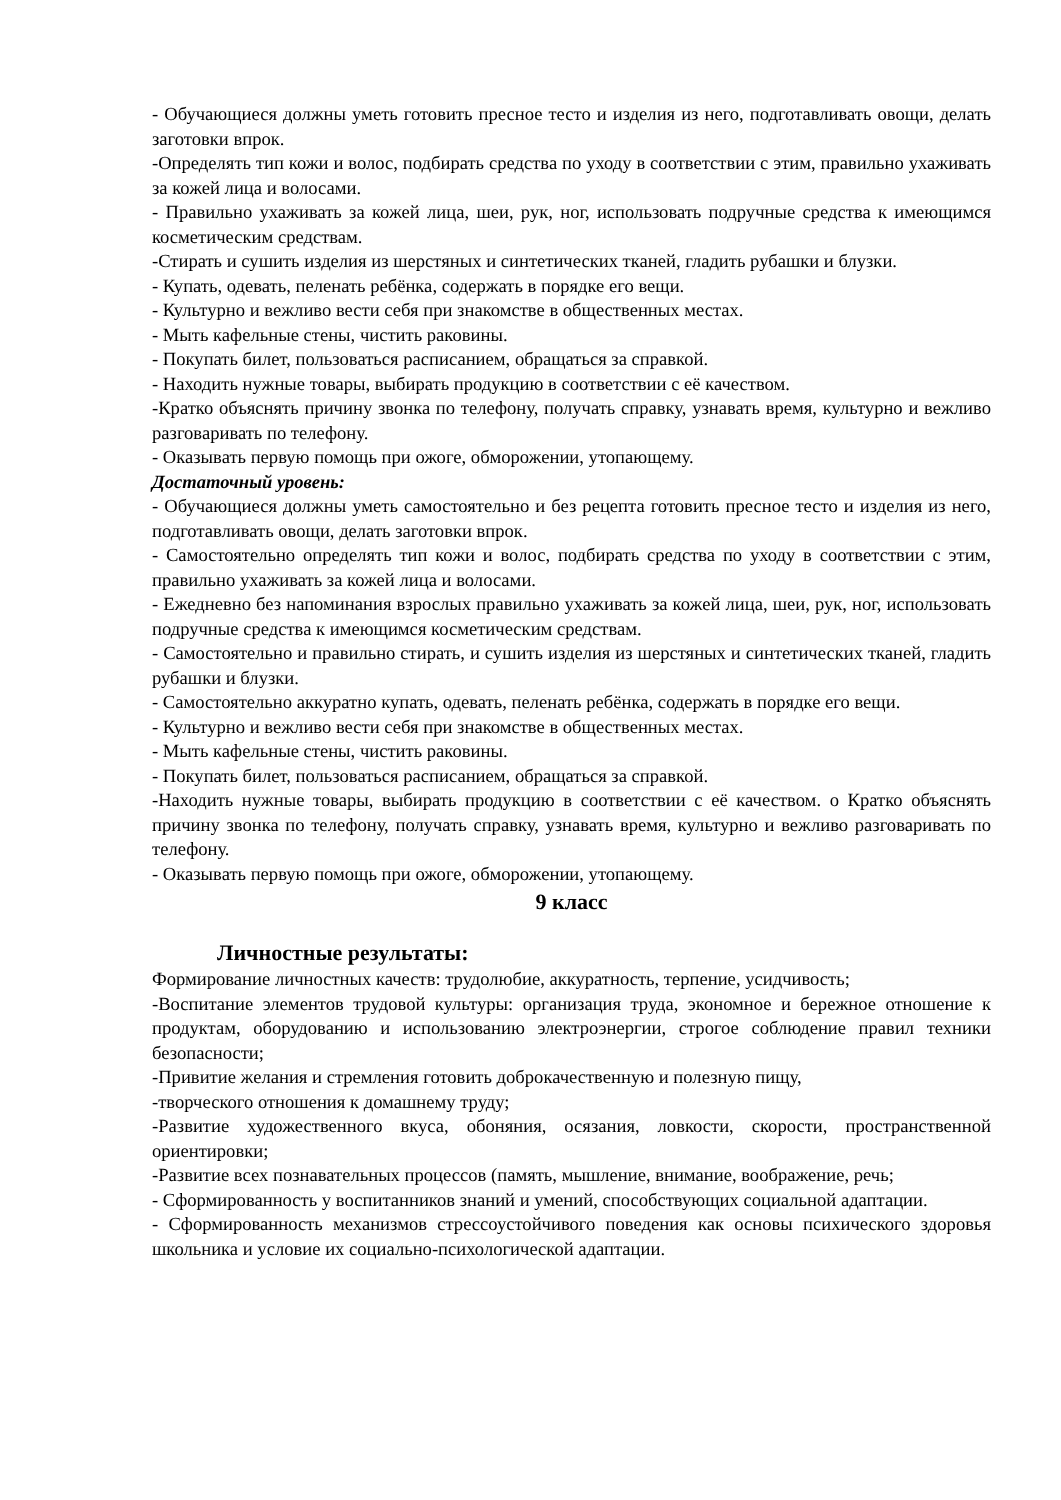- Обучающиеся должны уметь готовить пресное тесто и изделия из него, подготавливать овощи, делать заготовки впрок.
-Определять тип кожи и волос, подбирать средства по уходу в соответствии с этим, правильно ухаживать за кожей лица и волосами.
- Правильно ухаживать за кожей лица, шеи, рук, ног, использовать подручные средства к имеющимся косметическим средствам.
-Стирать и сушить изделия из шерстяных и синтетических тканей, гладить рубашки и блузки.
- Купать, одевать, пеленать ребёнка, содержать в порядке его вещи.
- Культурно и вежливо вести себя при знакомстве в общественных местах.
- Мыть кафельные стены, чистить раковины.
- Покупать билет, пользоваться расписанием, обращаться за справкой.
- Находить нужные товары, выбирать продукцию в соответствии с её качеством.
-Кратко объяснять причину звонка по телефону, получать справку, узнавать время, культурно и вежливо разговаривать по телефону.
- Оказывать первую помощь при ожоге, обморожении, утопающему.
Достаточный уровень:
- Обучающиеся должны уметь самостоятельно и без рецепта готовить пресное тесто и изделия из него, подготавливать овощи, делать заготовки впрок.
- Самостоятельно определять тип кожи и волос, подбирать средства по уходу в соответствии с этим, правильно ухаживать за кожей лица и волосами.
- Ежедневно без напоминания взрослых правильно ухаживать за кожей лица, шеи, рук, ног, использовать подручные средства к имеющимся косметическим средствам.
- Самостоятельно и правильно стирать, и сушить изделия из шерстяных и синтетических тканей, гладить рубашки и блузки.
- Самостоятельно аккуратно купать, одевать, пеленать ребёнка, содержать в порядке его вещи.
- Культурно и вежливо вести себя при знакомстве в общественных местах.
- Мыть кафельные стены, чистить раковины.
- Покупать билет, пользоваться расписанием, обращаться за справкой.
-Находить нужные товары, выбирать продукцию в соответствии с её качеством. о Кратко объяснять причину звонка по телефону, получать справку, узнавать время, культурно и вежливо разговаривать по телефону.
- Оказывать первую помощь при ожоге, обморожении, утопающему.
9 класс
Личностные результаты:
Формирование личностных качеств: трудолюбие, аккуратность, терпение, усидчивость;
-Воспитание элементов трудовой культуры: организация труда, экономное и бережное отношение к продуктам, оборудованию и использованию электроэнергии, строгое соблюдение правил техники безопасности;
-Привитие желания и стремления готовить доброкачественную и полезную пищу,
-творческого отношения к домашнему труду;
-Развитие художественного вкуса, обоняния, осязания, ловкости, скорости, пространственной ориентировки;
-Развитие всех познавательных процессов (память, мышление, внимание, воображение, речь;
- Сформированность у воспитанников знаний и умений, способствующих социальной адаптации.
- Сформированность механизмов стрессоустойчивого поведения как основы психического здоровья школьника и условие их социально-психологической адаптации.